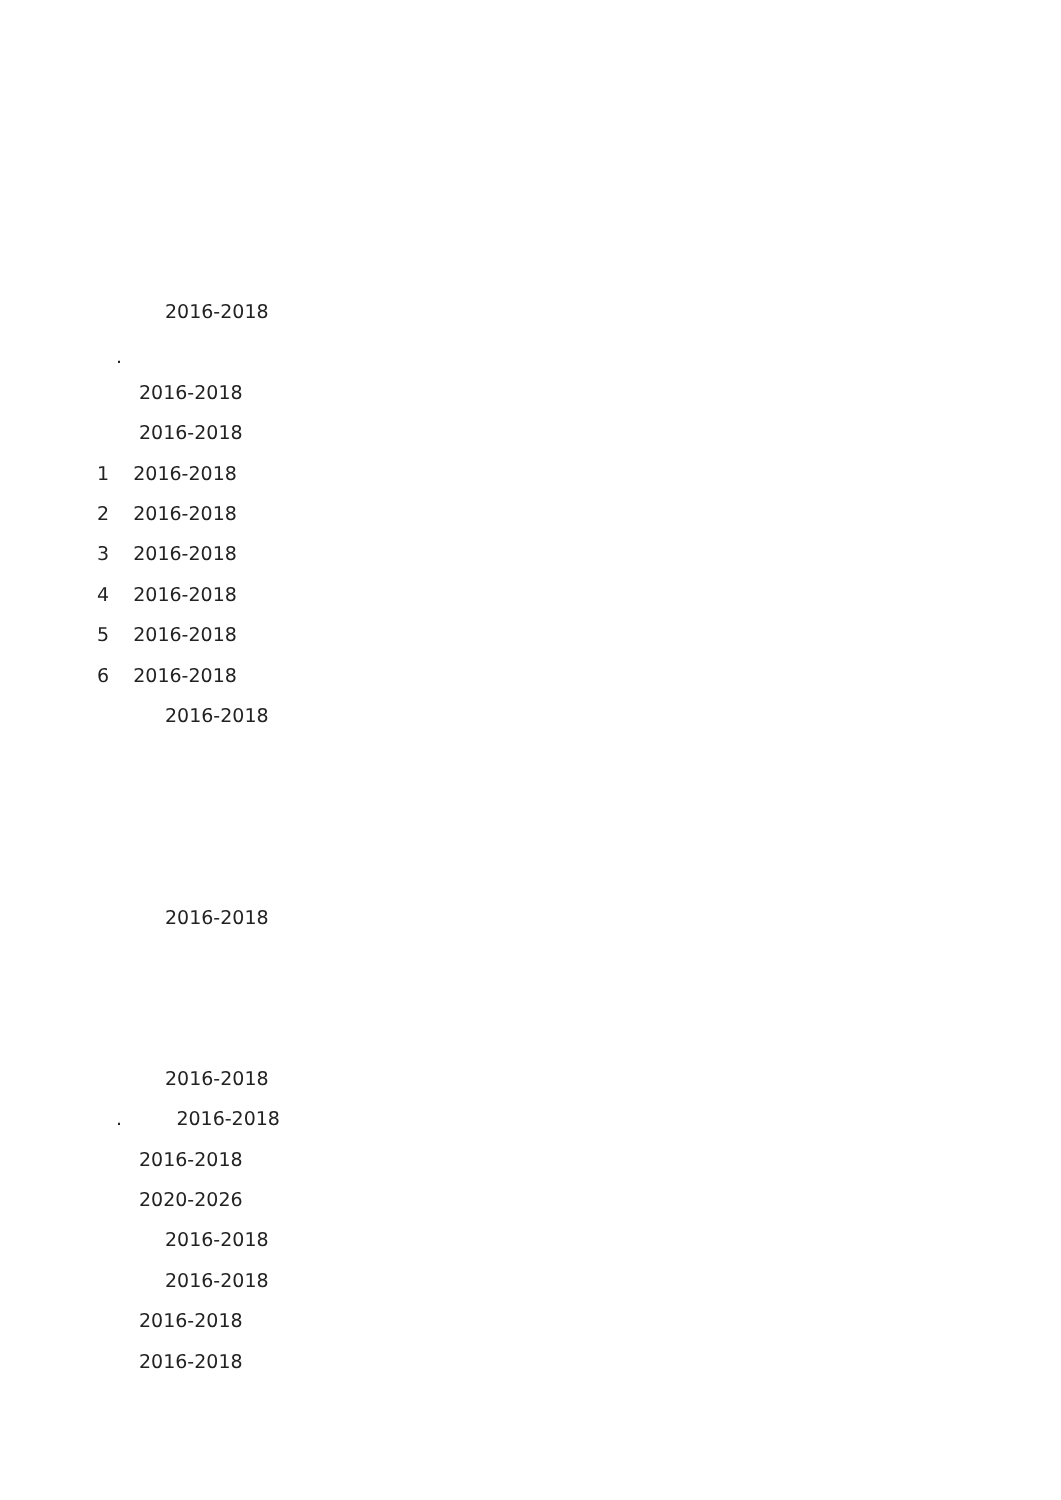2016-2018
.
2016-2018
2016-2018
1 2016-2018
2 2016-2018
3 2016-2018
4 2016-2018
5 2016-2018
6 2016-2018
2016-2018
2016-2018
2016-2018
. 2016-2018
2016-2018
2020-2026
2016-2018
2016-2018
2016-2018
2016-2018